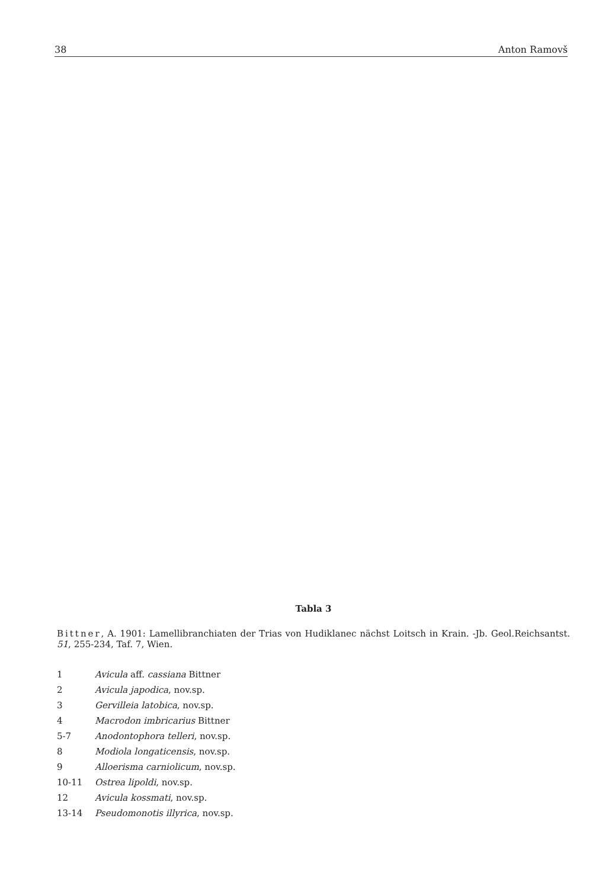38 Anton Ramovš
Tabla 3
Bittner, A. 1901: Lamellibranchiaten der Trias von Hudiklanec nächst Loitsch in Krain. -Jb. Geol.Reichsantst. 51, 255-234, Taf. 7, Wien.
| 1 | Avicula aff. cassiana Bittner |
| 2 | Avicula japodica , nov.sp. |
| 3 | Gervilleia latobica , nov.sp. |
| 4 | Macrodon imbricarius Bittner |
| 5-7 | Anodontophora telleri , nov.sp. |
| 8 | Modiola longaticensis , nov.sp. |
| 9 | Alloerisma carniolicum , nov.sp. |
| 10-11 | Ostrea lipoldi , nov.sp. |
| 12 | Avicula kossmati , nov.sp. |
| 13-14 | Pseudomonotis illyrica , nov.sp. |